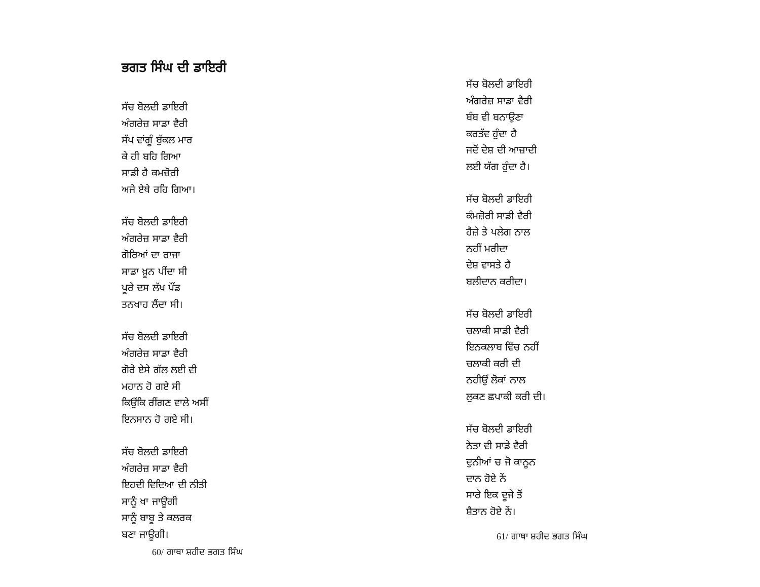ਭਗਤ ਸਿੰਘ ਦੀ ਡਾਇਰੀ
ਸੱਚ ਬੋਲਦੀ ਡਾਇਰੀ
ਅੰਗਰੇਜ਼ ਸਾਡਾ ਵੈਰੀ
ਸੱਪ ਵਾਂਗੂੰ ਬੁੱਕਲ ਮਾਰ
ਕੇ ਹੀ ਬਹਿ ਗਿਆ
ਸਾਡੀ ਹੈ ਕਮਜ਼ੋਰੀ
ਅਜੇ ਏਥੇ ਰਹਿ ਗਿਆ।
ਸੱਚ ਬੋਲਦੀ ਡਾਇਰੀ
ਅੰਗਰੇਜ਼ ਸਾਡਾ ਵੈਰੀ
ਗੋਰਿਆਂ ਦਾ ਰਾਜਾ
ਸਾਡਾ ਖ਼ੂਨ ਪੀਂਦਾ ਸੀ
ਪੂਰੇ ਦਸ ਲੱਖ ਪੌਂਡ
ਤਨਖਾਹ ਲੈਂਦਾ ਸੀ।
ਸੱਚ ਬੋਲਦੀ ਡਾਇਰੀ
ਅੰਗਰੇਜ਼ ਸਾਡਾ ਵੈਰੀ
ਗੋਰੇ ਏਸੇ ਗੱਲ ਲਈ ਵੀ
ਮਹਾਨ ਹੋ ਗਏ ਸੀ
ਕਿਉਂਕਿ ਰੀਂਗਣ ਵਾਲੇ ਅਸੀਂ
ਇਨਸਾਨ ਹੋ ਗਏ ਸੀ।
ਸੱਚ ਬੋਲਦੀ ਡਾਇਰੀ
ਅੰਗਰੇਜ਼ ਸਾਡਾ ਵੈਰੀ
ਇਹਦੀ ਵਿਦਿਆ ਦੀ ਨੀਤੀ
ਸਾਨੂੰ ਖਾ ਜਾਊਗੀ
ਸਾਨੂੰ ਬਾਬੂ ਤੇ ਕਲਰਕ
ਬਣਾ ਜਾਊਗੀ।
60/ ਗਾਥਾ ਸ਼ਹੀਦ ਭਗਤ ਸਿੰਘ
ਸੱਚ ਬੋਲਦੀ ਡਾਇਰੀ
ਅੰਗਰੇਜ਼ ਸਾਡਾ ਵੈਰੀ
ਬੰਬ ਵੀ ਬਨਾਉਣਾ
ਕਰਤੱਵ ਹੁੰਦਾ ਹੈ
ਜਦੋਂ ਦੇਸ਼ ਦੀ ਆਜ਼ਾਦੀ
ਲਈ ਯੱਗ ਹੁੰਦਾ ਹੈ।
ਸੱਚ ਬੋਲਦੀ ਡਾਇਰੀ
ਕੰਮਜ਼ੋਰੀ ਸਾਡੀ ਵੈਰੀ
ਹੈਜ਼ੇ ਤੇ ਪਲੇਗ ਨਾਲ
ਨਹੀਂ ਮਰੀਦਾ
ਦੇਸ਼ ਵਾਸਤੇ ਹੈ
ਬਲੀਦਾਨ ਕਰੀਦਾ।
ਸੱਚ ਬੋਲਦੀ ਡਾਇਰੀ
ਚਲਾਕੀ ਸਾਡੀ ਵੈਰੀ
ਇਨਕਲਾਬ ਵਿੱਚ ਨਹੀਂ
ਚਲਾਕੀ ਕਰੀ ਦੀ
ਨਹੀਉਂ ਲੋਕਾਂ ਨਾਲ
ਲੁਕਣ ਛਪਾਕੀ ਕਰੀ ਦੀ।
ਸੱਚ ਬੋਲਦੀ ਡਾਇਰੀ
ਨੇਤਾ ਵੀ ਸਾਡੇ ਵੈਰੀ
ਦੁਨੀਆਂ ਚ ਜੋ ਕਾਨੂਨ
ਦਾਨ ਹੋਏ ਨੇਂ
ਸਾਰੇ ਇਕ ਦੂਜੇ ਤੋਂ
ਸ਼ੈਤਾਨ ਹੋਏ ਨੇਂ।
61/ ਗਾਥਾ ਸ਼ਹੀਦ ਭਗਤ ਸਿੰਘ